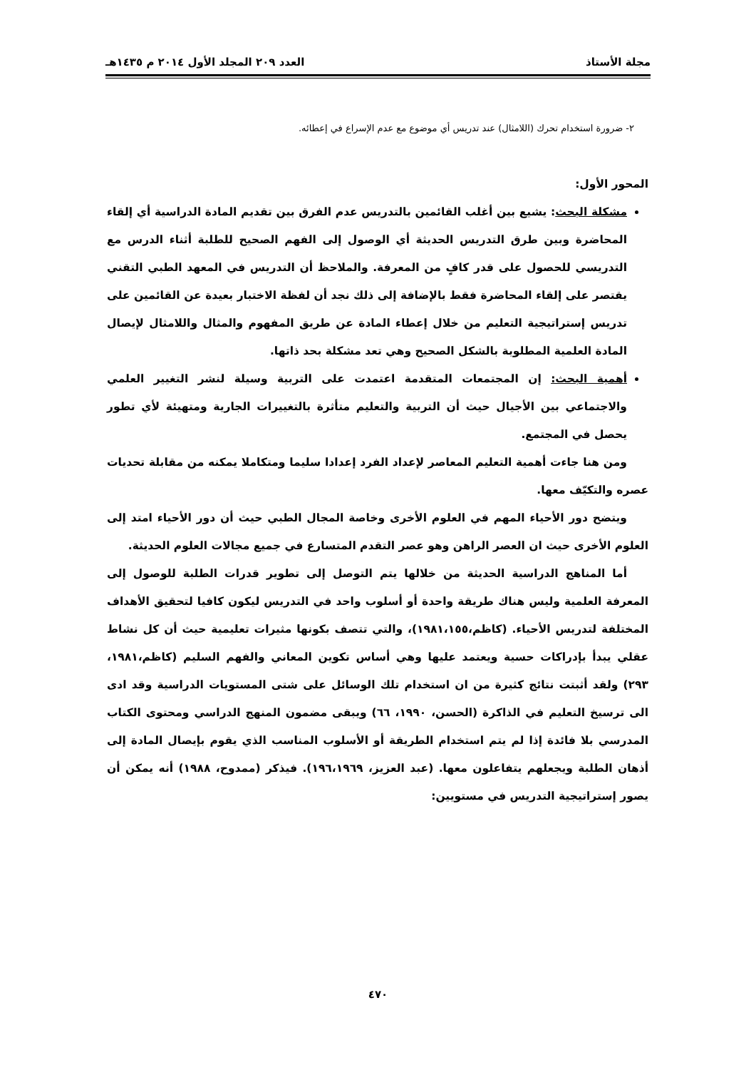مجلة الأستاذ العدد ٢٠٩ المجلد الأول ٢٠١٤ م ١٤٣٥هـ
٢- ضرورة استخدام تحرك (اللامثال) عند تدريس أي موضوع مع عدم الإسراع في إعطائه.
المحور الأول:
مشكلة البحث: يشيع بين أغلب القائمين بالتدريس عدم الفرق بين تقديم المادة الدراسية أي إلقاء المحاضرة وبين طرق التدريس الحديثة أي الوصول إلى الفهم الصحيح للطلبة أثناء الدرس مع التدريسي للحصول على قدر كافٍ من المعرفة. والملاحظ أن التدريس في المعهد الطبي التقني يقتصر على إلقاء المحاضرة فقط بالإضافة إلى ذلك نجد أن لفظة الاختبار بعيدة عن القائمين على تدريس إستراتيجية التعليم من خلال إعطاء المادة عن طريق المفهوم والمثال واللامثال لإيصال المادة العلمية المطلوبة بالشكل الصحيح وهي تعد مشكلة بحد ذاتها.
أهمية البحث: إن المجتمعات المتقدمة اعتمدت على التربية وسيلة لنشر التغيير العلمي والاجتماعي بين الأجيال حيث أن التربية والتعليم متأثرة بالتغييرات الجارية ومتهيئة لأي تطور يحصل في المجتمع.
ومن هنا جاءت أهمية التعليم المعاصر لإعداد الفرد إعدادا سليما ومتكاملا يمكنه من مقابلة تحديات عصره والتكيّف معها.
ويتضح دور الأحياء المهم في العلوم الأخرى وخاصة المجال الطبي حيث أن دور الأحياء امتد إلى العلوم الأخرى حيث ان العصر الراهن وهو عصر التقدم المتسارع في جميع مجالات العلوم الحديثة.
أما المناهج الدراسية الحديثة من خلالها يتم التوصل إلى تطوير قدرات الطلبة للوصول إلى المعرفة العلمية وليس هناك طريقة واحدة أو أسلوب واحد في التدريس ليكون كافيا لتحقيق الأهداف المختلفة لتدريس الأحياء. (كاظم،١٩٨١،١٥٥)، والتي تتصف بكونها مثيرات تعليمية حيث أن كل نشاط عقلي يبدأ بإدراكات حسية ويعتمد عليها وهي أساس تكوين المعاني والفهم السليم (كاظم،١٩٨١، ٢٩٣) ولقد أثبتت نتائج كثيرة من ان استخدام تلك الوسائل على شتى المستويات الدراسية وقد ادى الى ترسيخ التعليم في الذاكرة (الحسن، ١٩٩٠، ٦٦) ويبقى مضمون المنهج الدراسي ومحتوى الكتاب المدرسي بلا فائدة إذا لم يتم استخدام الطريقة أو الأسلوب المناسب الذي يقوم بإيصال المادة إلى أذهان الطلبة ويجعلهم يتفاعلون معها. (عبد العزيز، ١٩٦،١٩٦٩). فيذكر (ممدوح، ١٩٨٨) أنه يمكن أن يصور إستراتيجية التدريس في مستويين:
٤٧٠